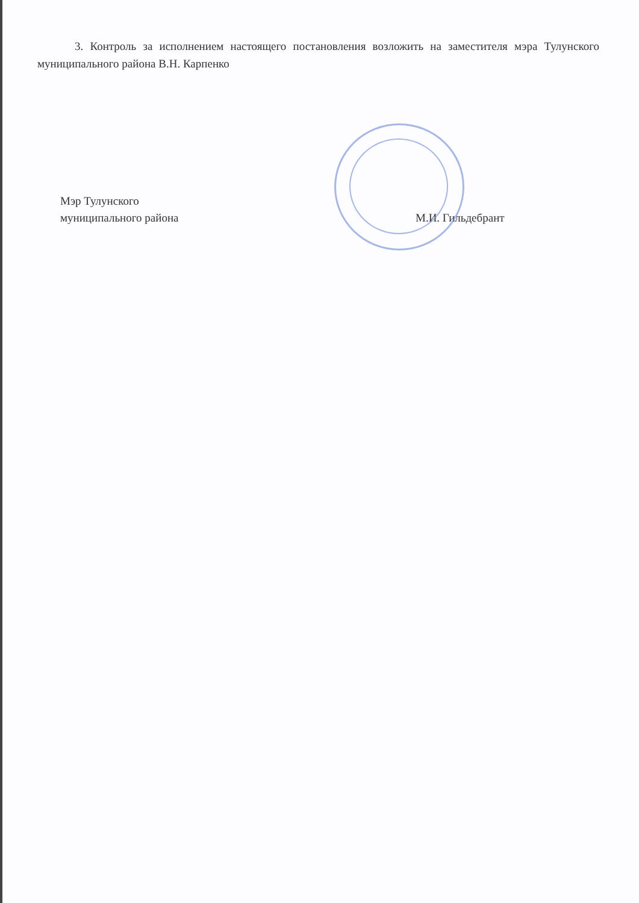3. Контроль за исполнением настоящего постановления возложить на заместителя мэра Тулунского муниципального района В.Н. Карпенко
Мэр Тулунского
муниципального района
М.И. Гильдебрант